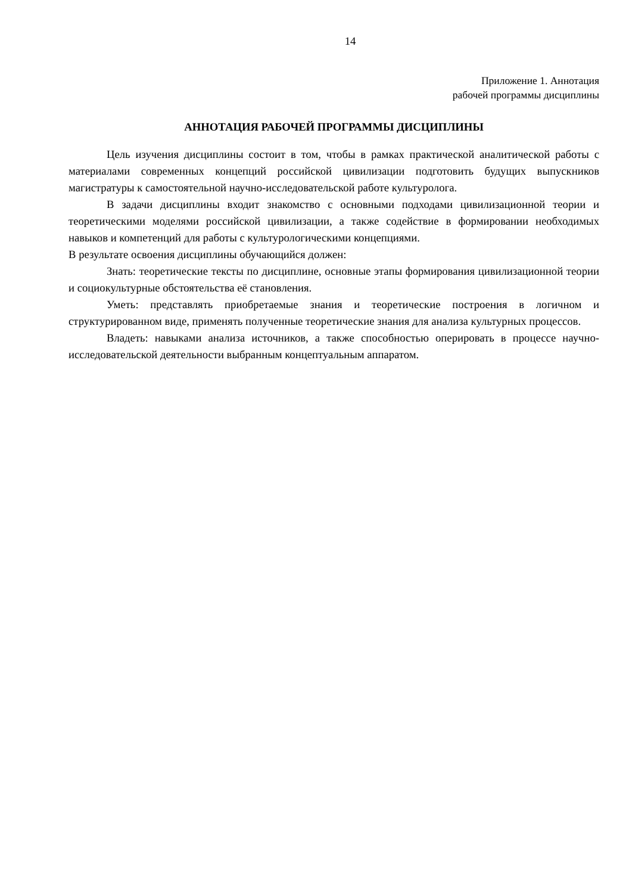14
Приложение 1. Аннотация
рабочей программы дисциплины
АННОТАЦИЯ РАБОЧЕЙ ПРОГРАММЫ ДИСЦИПЛИНЫ
Цель изучения дисциплины состоит в том, чтобы в рамках практической аналитической работы с материалами современных концепций российской цивилизации подготовить будущих выпускников магистратуры к самостоятельной научно-исследовательской работе культуролога.
В задачи дисциплины входит знакомство с основными подходами цивилизационной теории и теоретическими моделями российской цивилизации, а также содействие в формировании необходимых навыков и компетенций для работы с культурологическими концепциями.
В результате освоения дисциплины обучающийся должен:
Знать: теоретические тексты по дисциплине, основные этапы формирования цивилизационной теории и социокультурные обстоятельства её становления.
Уметь: представлять приобретаемые знания и теоретические построения в логичном и структурированном виде, применять полученные теоретические знания для анализа культурных процессов.
Владеть: навыками анализа источников, а также способностью оперировать в процессе научно-исследовательской деятельности выбранным концептуальным аппаратом.